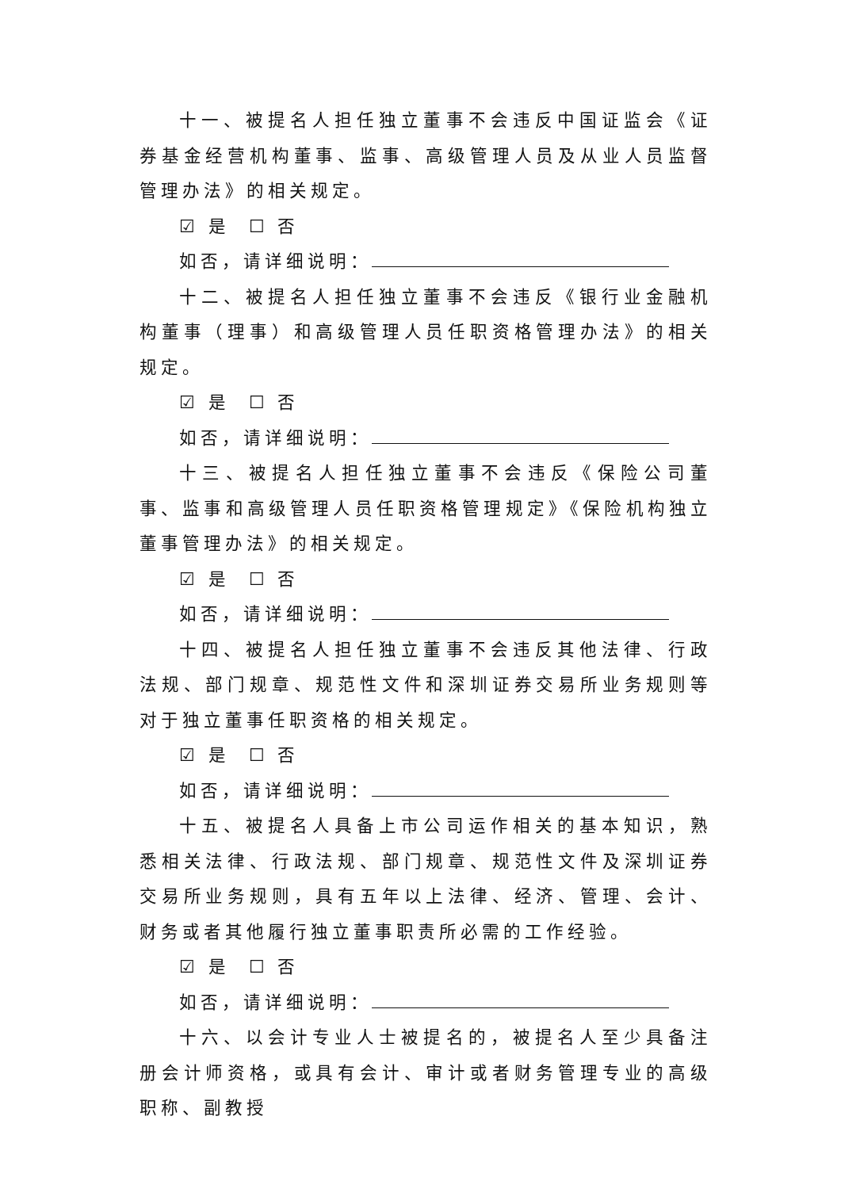十一、被提名人担任独立董事不会违反中国证监会《证券基金经营机构董事、监事、高级管理人员及从业人员监督管理办法》的相关规定。
☑ 是 ☐ 否
如否，请详细说明：
十二、被提名人担任独立董事不会违反《银行业金融机构董事（理事）和高级管理人员任职资格管理办法》的相关规定。
☑ 是 ☐ 否
如否，请详细说明：
十三、被提名人担任独立董事不会违反《保险公司董事、监事和高级管理人员任职资格管理规定》《保险机构独立董事管理办法》的相关规定。
☑ 是 ☐ 否
如否，请详细说明：
十四、被提名人担任独立董事不会违反其他法律、行政法规、部门规章、规范性文件和深圳证券交易所业务规则等对于独立董事任职资格的相关规定。
☑ 是 ☐ 否
如否，请详细说明：
十五、被提名人具备上市公司运作相关的基本知识，熟悉相关法律、行政法规、部门规章、规范性文件及深圳证券交易所业务规则，具有五年以上法律、经济、管理、会计、财务或者其他履行独立董事职责所必需的工作经验。
☑ 是 ☐ 否
如否，请详细说明：
十六、以会计专业人士被提名的，被提名人至少具备注册会计师资格，或具有会计、审计或者财务管理专业的高级职称、副教授